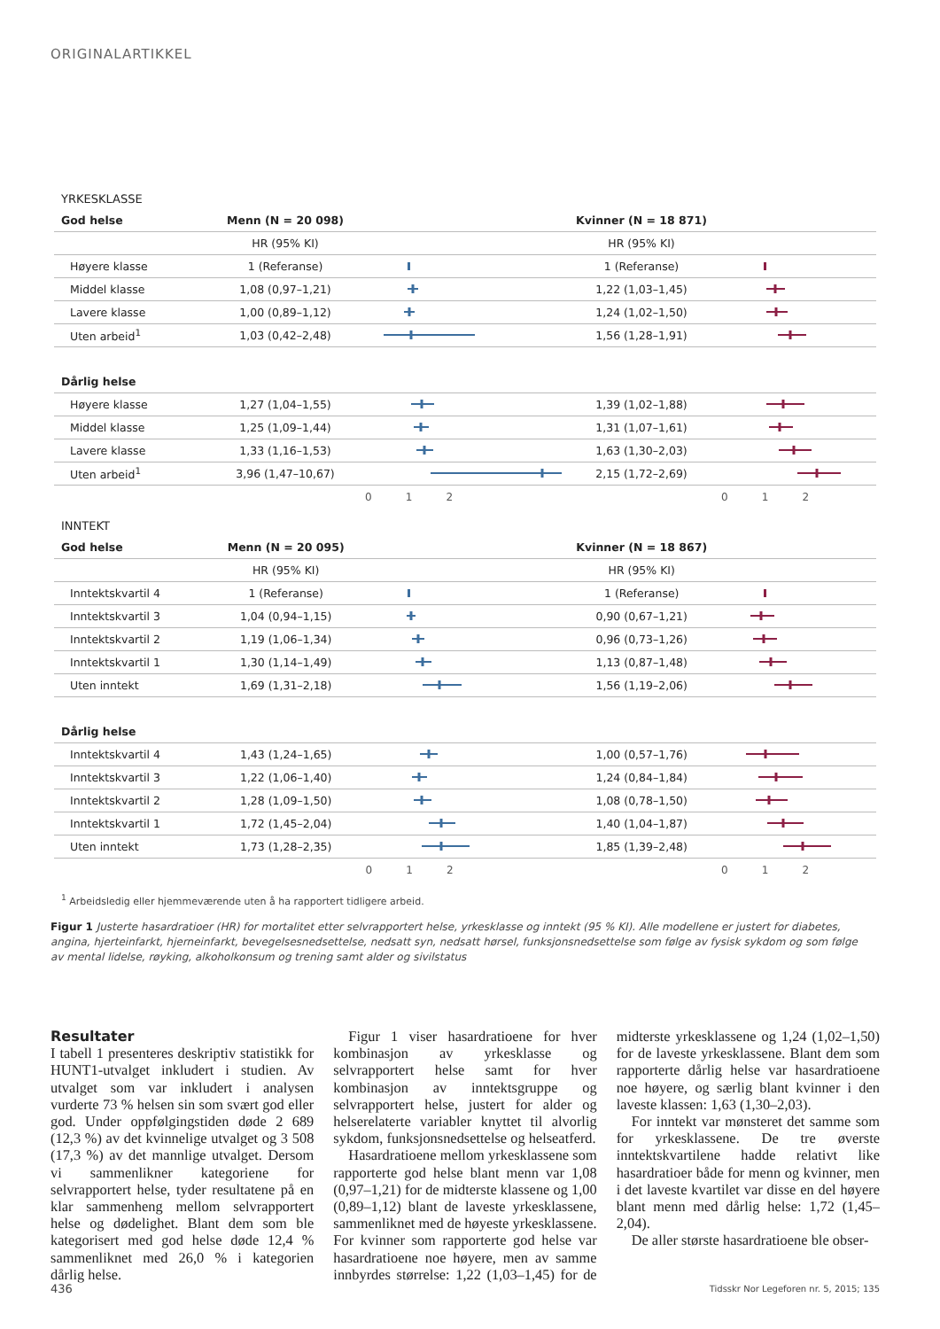ORIGINALARTIKKEL
YRKESKLASSE
| God helse | Menn (N = 20 098) | | Kvinner (N = 18 871) | |
| --- | --- | --- | --- | --- |
| | HR (95% KI) | | HR (95% KI) | |
| Høyere klasse | 1 (Referanse) | | 1 (Referanse) | |
| Middel klasse | 1,08 (0,97–1,21) | | 1,22 (1,03–1,45) | |
| Lavere klasse | 1,00 (0,89–1,12) | | 1,24 (1,02–1,50) | |
| Uten arbeid<sup>1</sup> | 1,03 (0,42–2,48) | | 1,56 (1,28–1,91) | |
| Dårlig helse | | | | |
| Høyere klasse | 1,27 (1,04–1,55) | | 1,39 (1,02–1,88) | |
| Middel klasse | 1,25 (1,09–1,44) | | 1,31 (1,07–1,61) | |
| Lavere klasse | 1,33 (1,16–1,53) | | 1,63 (1,30–2,03) | |
| Uten arbeid<sup>1</sup> | 3,96 (1,47–10,67) | | 2,15 (1,72–2,69) | |
| | | 0 1 2 | | 0 1 2 |
INNTEKT
| God helse | Menn (N = 20 095) | | Kvinner (N = 18 867) | |
| --- | --- | --- | --- | --- |
| | HR (95% KI) | | HR (95% KI) | |
| Inntektskvartil 4 | 1 (Referanse) | | 1 (Referanse) | |
| Inntektskvartil 3 | 1,04 (0,94–1,15) | | 0,90 (0,67–1,21) | |
| Inntektskvartil 2 | 1,19 (1,06–1,34) | | 0,96 (0,73–1,26) | |
| Inntektskvartil 1 | 1,30 (1,14–1,49) | | 1,13 (0,87–1,48) | |
| Uten inntekt | 1,69 (1,31–2,18) | | 1,56 (1,19–2,06) | |
| Dårlig helse | | | | |
| Inntektskvartil 4 | 1,43 (1,24–1,65) | | 1,00 (0,57–1,76) | |
| Inntektskvartil 3 | 1,22 (1,06–1,40) | | 1,24 (0,84–1,84) | |
| Inntektskvartil 2 | 1,28 (1,09–1,50) | | 1,08 (0,78–1,50) | |
| Inntektskvartil 1 | 1,72 (1,45–2,04) | | 1,40 (1,04–1,87) | |
| Uten inntekt | 1,73 (1,28–2,35) | | 1,85 (1,39–2,48) | |
| | | 0 1 2 | | 0 1 2 |
<sup>1</sup> Arbeidsledig eller hjemmeværende uten å ha rapportert tidligere arbeid.
Figur 1 Justerte hasardratioer (HR) for mortalitet etter selvrapportert helse, yrkesklasse og inntekt (95 % KI). Alle modellene er justert for diabetes, angina, hjerte­infarkt, hjerneinfarkt, bevegelsesnedsettelse, nedsatt syn, nedsatt hørsel, funksjonsnedsettelse som følge av fysisk sykdom og som følge av mental lidelse, røyking, alkoholkonsum og trening samt alder og sivilstatus
Resultater
I tabell 1 presenteres deskriptiv statistikk for HUNT1-utvalget inkludert i studien. Av utvalget som var inkludert i analysen vurderte 73 % helsen sin som svært god eller god. Under oppfølgingstiden døde 2 689 (12,3 %) av det kvinnelige utvalget og 3 508 (17,3 %) av det mannlige utvalget. Dersom vi sammenlikner kategoriene for selvrapportert helse, tyder resultatene på en klar sammenheng mellom selvrapportert helse og dødelighet. Blant dem som ble kategorisert med god helse døde 12,4 % sammenliknet med 26,0 % i kategorien dårlig helse.
Figur 1 viser hasardratioene for hver kombinasjon av yrkesklasse og selvrapportert helse samt for hver kombinasjon av inntektsgruppe og selvrapportert helse, justert for alder og helserelaterte variabler knyttet til alvorlig sykdom, funksjonsnedsettelse og helseatferd.
Hasardratioene mellom yrkesklassene som rapporterte god helse blant menn var 1,08 (0,97–1,21) for de midterste klassene og 1,00 (0,89–1,12) blant de laveste yrkesklassene, sammenliknet med de høyeste yrkesklassene. For kvinner som rapporterte god helse var hasardratioene noe høyere, men av samme innbyrdes størrelse: 1,22 (1,03–1,45) for de midterste yrkesklassene og 1,24 (1,02–1,50) for de laveste yrkesklassene. Blant dem som rapporterte dårlig helse var hasardratioene noe høyere, og særlig blant kvinner i den laveste klassen: 1,63 (1,30–2,03).
For inntekt var mønsteret det samme som for yrkesklassene. De tre øverste inntektskvartilene hadde relativt like hasardratioer både for menn og kvinner, men i det laveste kvartilet var disse en del høyere blant menn med dårlig helse: 1,72 (1,45–2,04).
De aller største hasardratioene ble obser-
436
Tidsskr Nor Legeforen nr. 5, 2015; 135